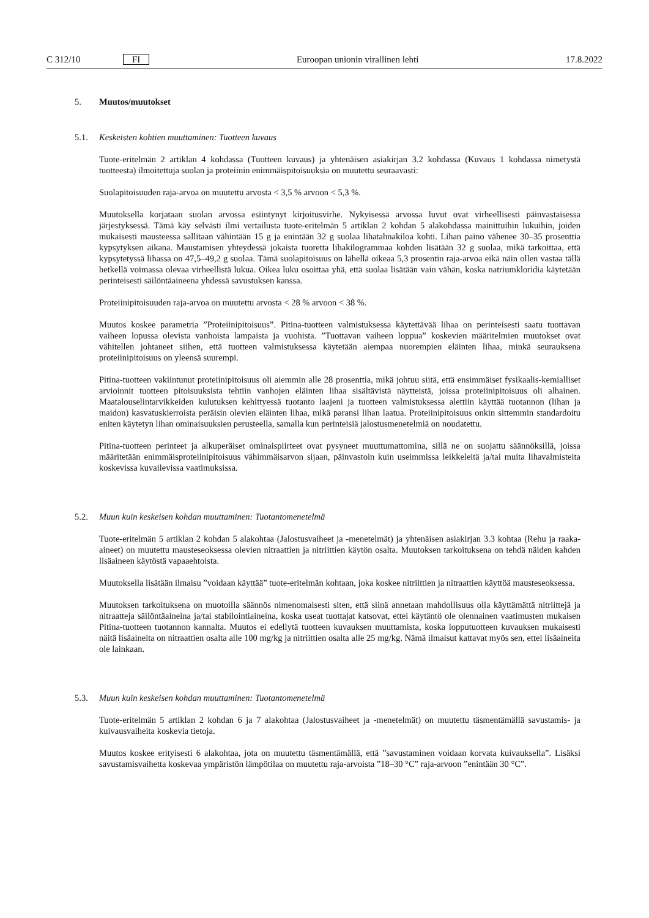C 312/10 FI Euroopan unionin virallinen lehti 17.8.2022
5. Muutos/muutokset
5.1. Keskeisten kohtien muuttaminen: Tuotteen kuvaus
Tuote-eritelmän 2 artiklan 4 kohdassa (Tuotteen kuvaus) ja yhtenäisen asiakirjan 3.2 kohdassa (Kuvaus 1 kohdassa nimetystä tuotteesta) ilmoitettuja suolan ja proteiinin enimmäispitoisuuksia on muutettu seuraavasti:
Suolapitoisuuden raja-arvoa on muutettu arvosta < 3,5 % arvoon < 5,3 %.
Muutoksella korjataan suolan arvossa esiintynyt kirjoitusvirhe. Nykyisessä arvossa luvut ovat virheellisesti päinvastaisessa järjestyksessä. Tämä käy selvästi ilmi vertailusta tuote-eritelmän 5 artiklan 2 kohdan 5 alakohdassa mainittuihin lukuihin, joiden mukaisesti mausteessa sallitaan vähintään 15 g ja enintään 32 g suolaa lihatahnakiloa kohti. Lihan paino vähenee 30–35 prosenttia kypsytyksen aikana. Maustamisen yhteydessä jokaista tuoretta lihakilogrammaa kohden lisätään 32 g suolaa, mikä tarkoittaa, että kypsytetyssä lihassa on 47,5–49,2 g suolaa. Tämä suolapitoisuus on lähellä oikeaa 5,3 prosentin raja-arvoa eikä näin ollen vastaa tällä hetkellä voimassa olevaa virheellistä lukua. Oikea luku osoittaa yhä, että suolaa lisätään vain vähän, koska natriumkloridia käytetään perinteisesti säilöntäaineena yhdessä savustuksen kanssa.
Proteiinipitoisuuden raja-arvoa on muutettu arvosta < 28 % arvoon < 38 %.
Muutos koskee parametria ”Proteiinipitoisuus”. Pitina-tuotteen valmistuksessa käytettävää lihaa on perinteisesti saatu tuottavan vaiheen lopussa olevista vanhoista lampaista ja vuohista. ”Tuottavan vaiheen loppua” koskevien määritelmien muutokset ovat vähitellen johtaneet siihen, että tuotteen valmistuksessa käytetään aiempaa nuorempien eläinten lihaa, minkä seurauksena proteiinipitoisuus on yleensä suurempi.
Pitina-tuotteen vakiintunut proteiinipitoisuus oli aiemmin alle 28 prosenttia, mikä johtuu siitä, että ensimmäiset fysikaalis-kemialliset arvioinnit tuotteen pitoisuuksista tehtiin vanhojen eläinten lihaa sisältävistä näytteistä, joissa proteiinipitoisuus oli alhainen. Maatalouselintarvikkeiden kulutuksen kehittyessä tuotanto laajeni ja tuotteen valmistuksessa alettiin käyttää tuotannon (lihan ja maidon) kasvatuskierroista peräisin olevien eläinten lihaa, mikä paransi lihan laatua. Proteiinipitoisuus onkin sittemmin standardoitu eniten käytetyn lihan ominaisuuksien perusteella, samalla kun perinteisiä jalostusmenetelmiä on noudatettu.
Pitina-tuotteen perinteet ja alkuperäiset ominaispiirteet ovat pysyneet muuttumattomina, sillä ne on suojattu säännöksillä, joissa määritetään enimmäisproteiinipitoisuus vähimmäisarvon sijaan, päinvastoin kuin useimmissa leikkeleitä ja/tai muita lihavalmisteita koskevissa kuvailevissa vaatimuksissa.
5.2. Muun kuin keskeisen kohdan muuttaminen: Tuotantomenetelmä
Tuote-eritelmän 5 artiklan 2 kohdan 5 alakohtaa (Jalostusvaiheet ja -menetelmät) ja yhtenäisen asiakirjan 3.3 kohtaa (Rehu ja raaka-aineet) on muutettu mausteseoksessa olevien nitraattien ja nitriittien käytön osalta. Muutoksen tarkoituksena on tehdä näiden kahden lisäaineen käytöstä vapaaehtoista.
Muutoksella lisätään ilmaisu ”voidaan käyttää” tuote-eritelmän kohtaan, joka koskee nitriittien ja nitraattien käyttöä mausteseoksessa.
Muutoksen tarkoituksena on muotoilla säännös nimenomaisesti siten, että siinä annetaan mahdollisuus olla käyttämättä nitriittejä ja nitraatteja säilöntäaineina ja/tai stabilointiaineina, koska useat tuottajat katsovat, ettei käytäntö ole olennainen vaatimusten mukaisen Pitina-tuotteen tuotannon kannalta. Muutos ei edellytä tuotteen kuvauksen muuttamista, koska lopputuotteen kuvauksen mukaisesti näitä lisäaineita on nitraattien osalta alle 100 mg/kg ja nitriittien osalta alle 25 mg/kg. Nämä ilmaisut kattavat myös sen, ettei lisäaineita ole lainkaan.
5.3. Muun kuin keskeisen kohdan muuttaminen: Tuotantomenetelmä
Tuote-eritelmän 5 artiklan 2 kohdan 6 ja 7 alakohtaa (Jalostusvaiheet ja -menetelmät) on muutettu täsmentämällä savustamis- ja kuivausvaiheita koskevia tietoja.
Muutos koskee erityisesti 6 alakohtaa, jota on muutettu täsmentämällä, että ”savustaminen voidaan korvata kuivauksella”. Lisäksi savustamisvaihetta koskevaa ympäristön lämpötilaa on muutettu raja-arvoista ”18–30 °C” raja-arvoon ”enintään 30 °C”.